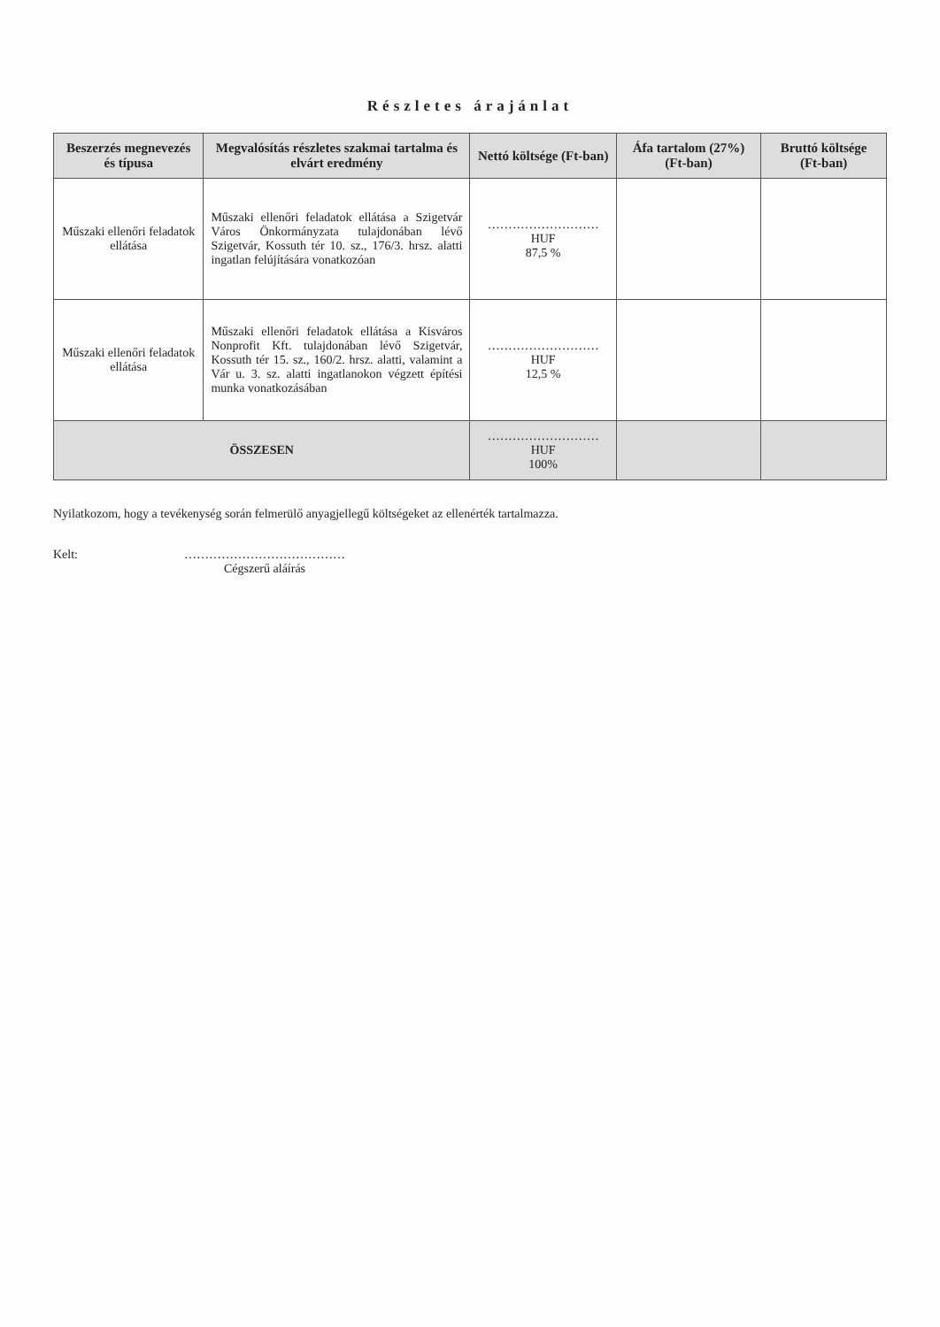Részletes árajánlat
| Beszerzés megnevezés és típusa | Megvalósítás részletes szakmai tartalma és elvárt eredmény | Nettó költsége (Ft-ban) | Áfa tartalom (27%) (Ft-ban) | Bruttó költsége (Ft-ban) |
| --- | --- | --- | --- | --- |
| Műszaki ellenőri feladatok ellátása | Műszaki ellenőri feladatok ellátása a Szigetvár Város Önkormányzata tulajdonában lévő Szigetvár, Kossuth tér 10. sz., 176/3. hrsz. alatti ingatlan felújítására vonatkozóan | ……………………… HUF 87,5 % | | |
| Műszaki ellenőri feladatok ellátása | Műszaki ellenőri feladatok ellátása a Kisváros Nonprofit Kft. tulajdonában lévő Szigetvár, Kossuth tér 15. sz., 160/2. hrsz. alatti, valamint a Vár u. 3. sz. alatti ingatlanokon végzett építési munka vonatkozásában | ……………………… HUF 12,5 % | | |
| ÖSSZESEN | | ……………………… HUF 100% | | |
Nyilatkozom, hogy a tevékenység során felmerülő anyagjellegű költségeket az ellenérték tartalmazza.
Kelt: …………………………………
Cégszerű aláírás